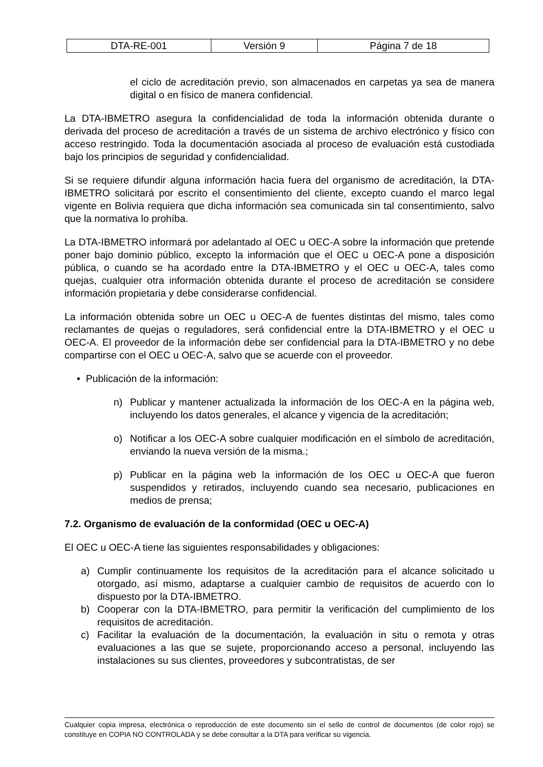| DTA-RE-001 | Versión 9 | Página 7 de 18 |
el ciclo de acreditación previo, son almacenados en carpetas ya sea de manera digital o en físico de manera confidencial.
La DTA-IBMETRO asegura la confidencialidad de toda la información obtenida durante o derivada del proceso de acreditación a través de un sistema de archivo electrónico y físico con acceso restringido. Toda la documentación asociada al proceso de evaluación está custodiada bajo los principios de seguridad y confidencialidad.
Si se requiere difundir alguna información hacia fuera del organismo de acreditación, la DTA-IBMETRO solicitará por escrito el consentimiento del cliente, excepto cuando el marco legal vigente en Bolivia requiera que dicha información sea comunicada sin tal consentimiento, salvo que la normativa lo prohíba.
La DTA-IBMETRO informará por adelantado al OEC u OEC-A sobre la información que pretende poner bajo dominio público, excepto la información que el OEC u OEC-A pone a disposición pública, o cuando se ha acordado entre la DTA-IBMETRO y el OEC u OEC-A, tales como quejas, cualquier otra información obtenida durante el proceso de acreditación se considere información propietaria y debe considerarse confidencial.
La información obtenida sobre un OEC u OEC-A de fuentes distintas del mismo, tales como reclamantes de quejas o reguladores, será confidencial entre la DTA-IBMETRO y el OEC u OEC-A. El proveedor de la información debe ser confidencial para la DTA-IBMETRO y no debe compartirse con el OEC u OEC-A, salvo que se acuerde con el proveedor.
• Publicación de la información:
n) Publicar y mantener actualizada la información de los OEC-A en la página web, incluyendo los datos generales, el alcance y vigencia de la acreditación;
o) Notificar a los OEC-A sobre cualquier modificación en el símbolo de acreditación, enviando la nueva versión de la misma.;
p) Publicar en la página web la información de los OEC u OEC-A que fueron suspendidos y retirados, incluyendo cuando sea necesario, publicaciones en medios de prensa;
7.2. Organismo de evaluación de la conformidad (OEC u OEC-A)
El OEC u OEC-A tiene las siguientes responsabilidades y obligaciones:
a) Cumplir continuamente los requisitos de la acreditación para el alcance solicitado u otorgado, así mismo, adaptarse a cualquier cambio de requisitos de acuerdo con lo dispuesto por la DTA-IBMETRO.
b) Cooperar con la DTA-IBMETRO, para permitir la verificación del cumplimiento de los requisitos de acreditación.
c) Facilitar la evaluación de la documentación, la evaluación in situ o remota y otras evaluaciones a las que se sujete, proporcionando acceso a personal, incluyendo las instalaciones su sus clientes, proveedores y subcontratistas, de ser
Cualquier copia impresa, electrónica o reproducción de este documento sin el sello de control de documentos (de color rojo) se constituye en COPIA NO CONTROLADA y se debe consultar a la DTA para verificar su vigencia.